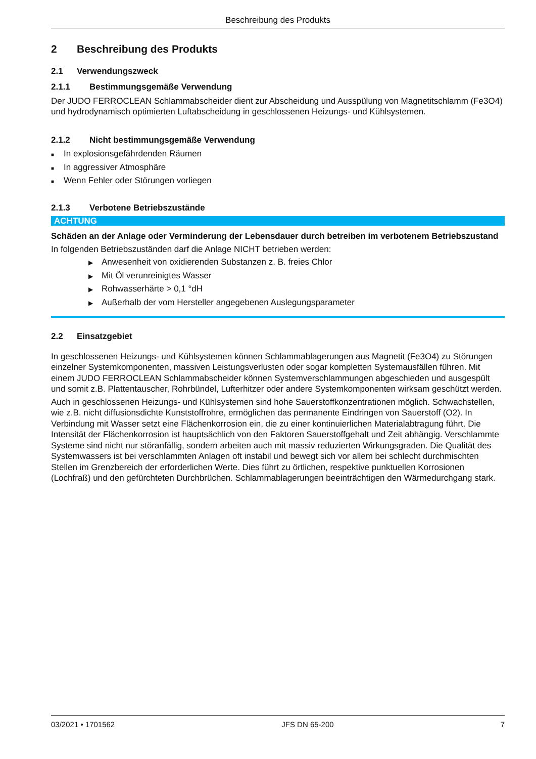Beschreibung des Produkts
2 Beschreibung des Produkts
2.1 Verwendungszweck
2.1.1 Bestimmungsgemäße Verwendung
Der JUDO FERROCLEAN Schlammabscheider dient zur Abscheidung und Ausspülung von Magnetitschlamm (Fe3O4) und hydrodynamisch optimierten Luftabscheidung in geschlossenen Heizungs- und Kühlsystemen.
2.1.2 Nicht bestimmungsgemäße Verwendung
■ In explosionsgefährdenden Räumen
■ In aggressiver Atmosphäre
■ Wenn Fehler oder Störungen vorliegen
2.1.3 Verbotene Betriebszustände
ACHTUNG
Schäden an der Anlage oder Verminderung der Lebensdauer durch betreiben im verbotenem Betriebszustand
In folgenden Betriebszuständen darf die Anlage NICHT betrieben werden:
▶ Anwesenheit von oxidierenden Substanzen z. B. freies Chlor
▶ Mit Öl verunreinigtes Wasser
▶ Rohwasserhärte > 0,1 °dH
▶ Außerhalb der vom Hersteller angegebenen Auslegungsparameter
2.2 Einsatzgebiet
In geschlossenen Heizungs- und Kühlsystemen können Schlammablagerungen aus Magnetit (Fe3O4) zu Störungen einzelner Systemkomponenten, massiven Leistungsverlusten oder sogar kompletten Systemausfällen führen. Mit einem JUDO FERROCLEAN Schlammabscheider können Systemverschlammungen abgeschieden und ausgespült und somit z.B. Plattentauscher, Rohrbündel, Lufterhitzer oder andere Systemkomponenten wirksam geschützt werden.
Auch in geschlossenen Heizungs- und Kühlsystemen sind hohe Sauerstoffkonzentrationen möglich. Schwachstellen, wie z.B. nicht diffusionsdichte Kunststoffrohre, ermöglichen das permanente Eindringen von Sauerstoff (O2). In Verbindung mit Wasser setzt eine Flächenkorrosion ein, die zu einer kontinuierlichen Materialabtragung führt. Die Intensität der Flächenkorrosion ist hauptsächlich von den Faktoren Sauerstoffgehalt und Zeit abhängig. Verschlammte Systeme sind nicht nur störanfällig, sondern arbeiten auch mit massiv reduzierten Wirkungsgraden. Die Qualität des Systemwassers ist bei verschlammten Anlagen oft instabil und bewegt sich vor allem bei schlecht durchmischten Stellen im Grenzbereich der erforderlichen Werte. Dies führt zu örtlichen, respektive punktuellen Korrosionen (Lochfraß) und den gefürchteten Durchbrüchen. Schlammablagerungen beeinträchtigen den Wärmedurchgang stark.
03/2021 • 1701562 JFS DN 65-200 7